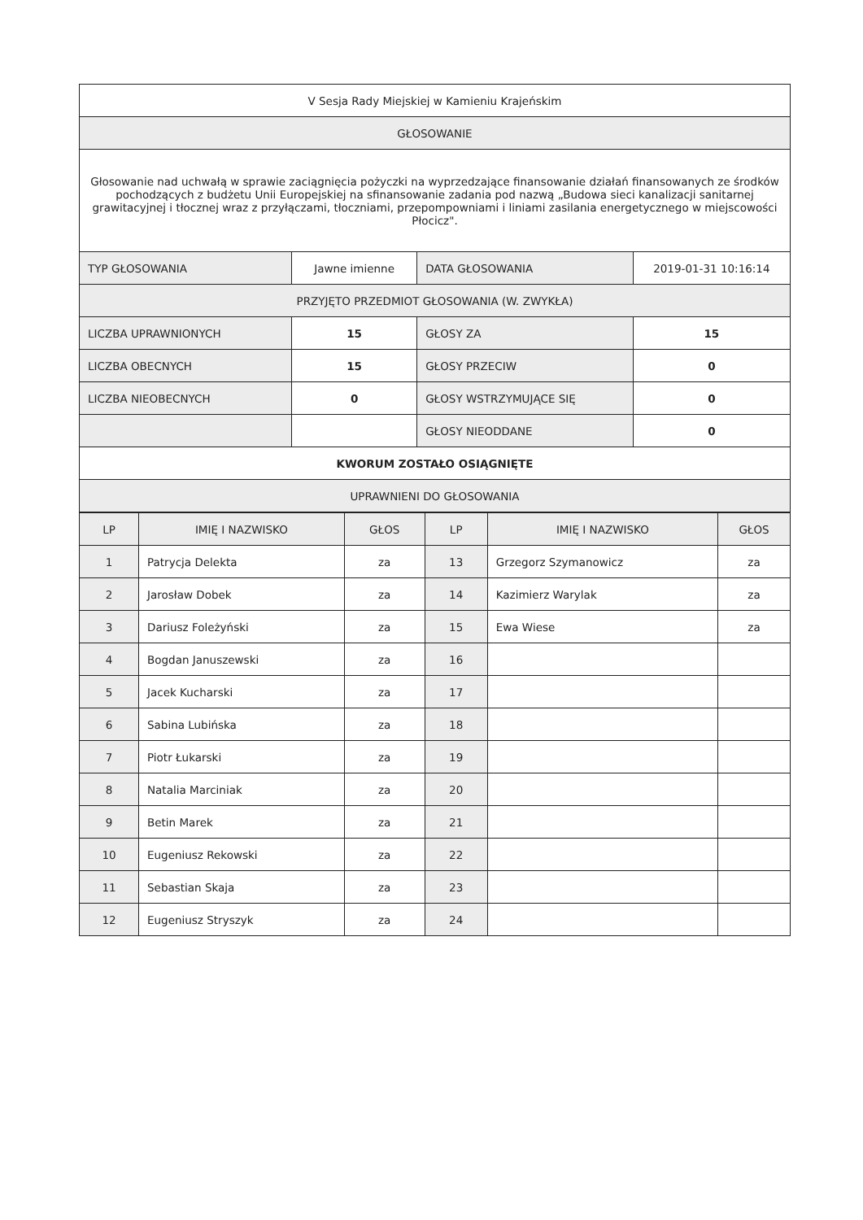| V Sesja Rady Miejskiej w Kamieniu Krajeńskim | | | |
| GŁOSOWANIE | | | |
| Głosowanie nad uchwałą w sprawie zaciągnięcia pożyczki na wyprzedzające finansowanie działań finansowanych ze środków pochodzących z budżetu Unii Europejskiej na sfinansowanie zadania pod nazwą „Budowa sieci kanalizacji sanitarnej grawitacyjnej i tłocznej wraz z przyłączami, tłoczniami, przepompowniami i liniami zasilania energetycznego w miejscowości Płocicz". | | | |
| TYP GŁOSOWANIA | Jawne imienne | DATA GŁOSOWANIA | 2019-01-31 10:16:14 |
| PRZYJĘTO PRZEDMIOT GŁOSOWANIA (W. ZWYKŁA) | | | |
| LICZBA UPRAWNIONYCH | 15 | GŁOSY ZA | 15 |
| LICZBA OBECNYCH | 15 | GŁOSY PRZECIW | 0 |
| LICZBA NIEOBECNYCH | 0 | GŁOSY WSTRZYMUJĄCE SIĘ | 0 |
| | | GŁOSY NIEODDANE | 0 |
| KWORUM ZOSTAŁO OSIĄGNIĘTE | | | |
| UPRAWNIENI DO GŁOSOWANIA | | | |
| LP | IMIĘ I NAZWISKO | GŁOS | LP | IMIĘ I NAZWISKO | GŁOS |
| --- | --- | --- | --- | --- | --- |
| 1 | Patrycja Delekta | za | 13 | Grzegorz Szymanowicz | za |
| 2 | Jarosław Dobek | za | 14 | Kazimierz Warylak | za |
| 3 | Dariusz Foleżyński | za | 15 | Ewa Wiese | za |
| 4 | Bogdan Januszewski | za | 16 | | |
| 5 | Jacek Kucharski | za | 17 | | |
| 6 | Sabina Lubińska | za | 18 | | |
| 7 | Piotr Łukarski | za | 19 | | |
| 8 | Natalia Marciniak | za | 20 | | |
| 9 | Betin Marek | za | 21 | | |
| 10 | Eugeniusz Rekowski | za | 22 | | |
| 11 | Sebastian Skaja | za | 23 | | |
| 12 | Eugeniusz Stryszyk | za | 24 | | |